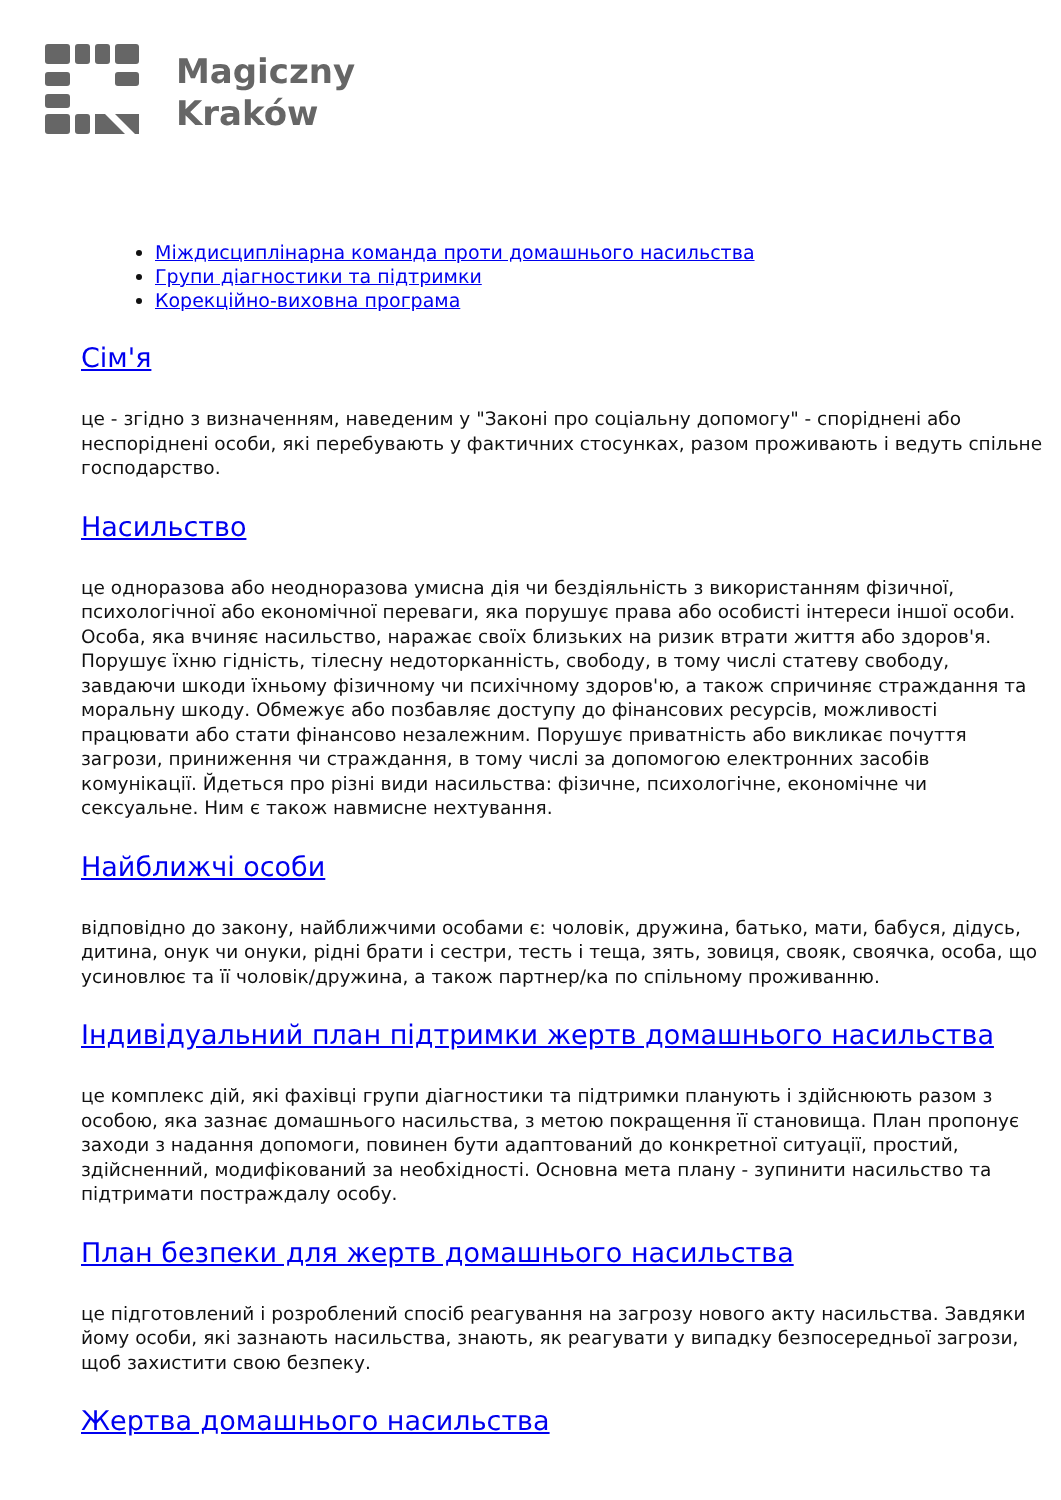Magiczny
Kraków
Міждисциплінарна команда проти домашнього насильства
Групи діагностики та підтримки
Корекційно-виховна програма
Сім'я
це - згідно з визначенням, наведеним у "Законі про соціальну допомогу" - споріднені або неспоріднені особи, які перебувають у фактичних стосунках, разом проживають і ведуть спільне господарство.
Насильство
це одноразова або неодноразова умисна дія чи бездіяльність з використанням фізичної, психологічної або економічної переваги, яка порушує права або особисті інтереси іншої особи. Особа, яка вчиняє насильство, наражає своїх близьких на ризик втрати життя або здоров'я. Порушує їхню гідність, тілесну недоторканність, свободу, в тому числі статеву свободу, завдаючи шкоди їхньому фізичному чи психічному здоров'ю, а також спричиняє страждання та моральну шкоду. Обмежує або позбавляє доступу до фінансових ресурсів, можливості працювати або стати фінансово незалежним. Порушує приватність або викликає почуття загрози, приниження чи страждання, в тому числі за допомогою електронних засобів комунікації. Йдеться про різні види насильства: фізичне, психологічне, економічне чи сексуальне. Ним є також навмисне нехтування.
Найближчі особи
відповідно до закону, найближчими особами є: чоловік, дружина, батько, мати, бабуся, дідусь, дитина, онук чи онуки, рідні брати і сестри, тесть і теща, зять, зовиця, свояк, своячка, особа, що усиновлює та її чоловік/дружина, а також партнер/ка по спільному проживанню.
Індивідуальний план підтримки жертв домашнього насильства
це комплекс дій, які фахівці групи діагностики та підтримки планують і здійснюють разом з особою, яка зазнає домашнього насильства, з метою покращення її становища. План пропонує заходи з надання допомоги, повинен бути адаптований до конкретної ситуації, простий, здійсненний, модифікований за необхідності. Основна мета плану - зупинити насильство та підтримати постраждалу особу.
План безпеки для жертв домашнього насильства
це підготовлений і розроблений спосіб реагування на загрозу нового акту насильства. Завдяки йому особи, які зазнають насильства, знають, як реагувати у випадку безпосередньої загрози, щоб захистити свою безпеку.
Жертва домашнього насильства